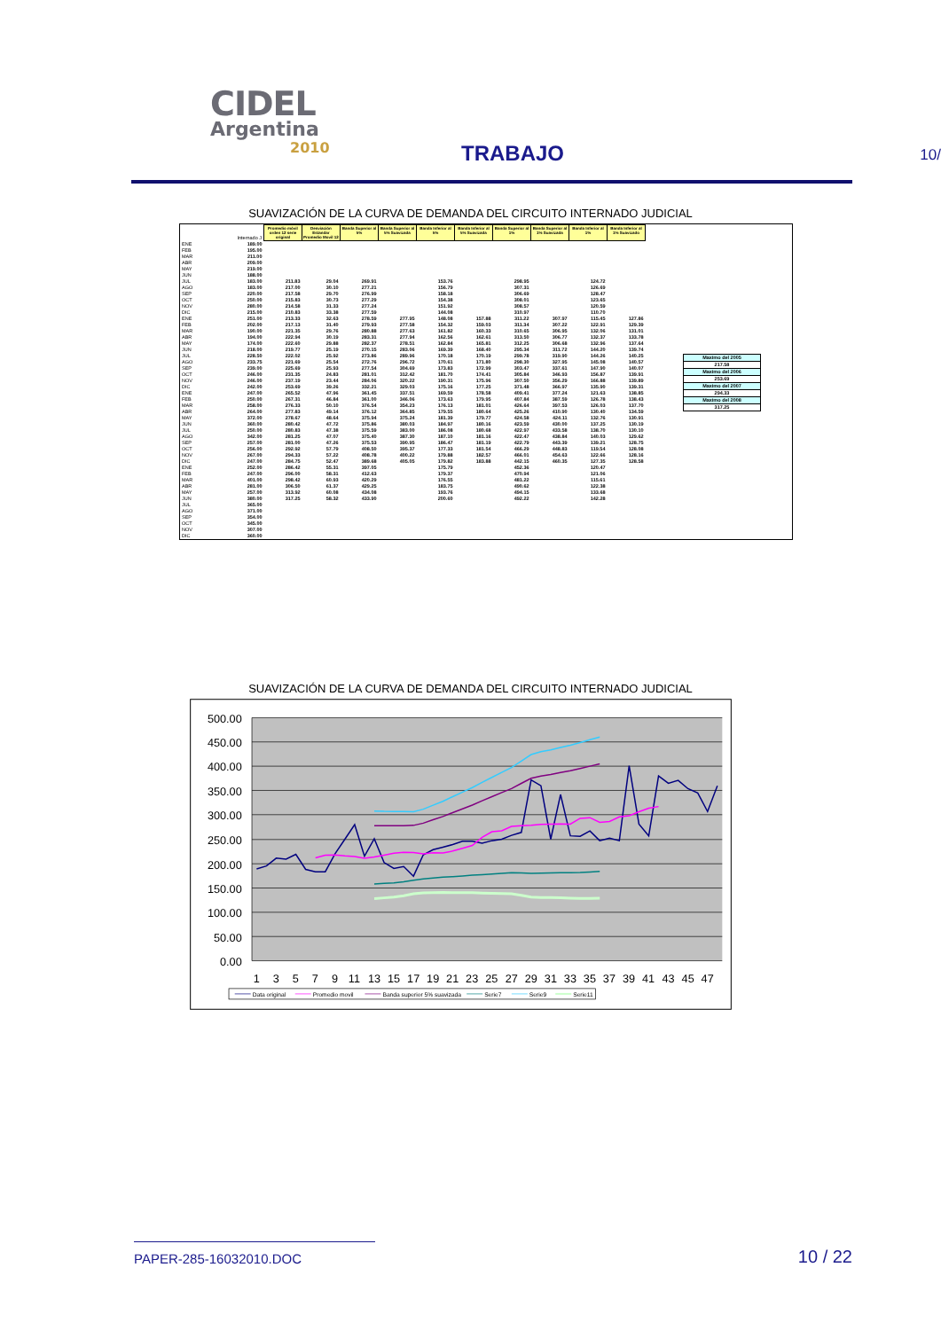CIDEL
Argentina
2010
TRABAJO
10/
SUAVIZACIÓN DE LA CURVA DE DEMANDA DEL CIRCUITO INTERNADO JUDICIAL
| | Internado J | Promedio móvil orden 12 serie original | Desviación Estandar Promedio Movil 12 | Banda Superior al 5% | Banda Superior al 5% Suavizada | Banda Inferior al 5% | Banda Inferior al 5% Suavizada | Banda Superior al 1% | Banda Superior al 1% Suavizada | Banda Inferior al 1% | Banda Inferior al 1% Suavizado |
| ENE | 189.00 | | | | | | | | | | |
| FEB | 195.00 | | | | | | | | | | |
| MAR | 211.00 | | | | | | | | | | |
| ABR | 209.00 | | | | | | | | | | |
| MAY | 219.00 | | | | | | | | | | |
| JUN | 188.00 | | | | | | | | | | |
| JUL | 183.00 | 211.83 | 29.04 | 269.91 | | 153.76 | | 298.95 | | 124.72 | |
| AGO | 183.00 | 217.00 | 30.10 | 277.21 | | 156.79 | | 307.31 | | 126.69 | |
| SEP | 220.00 | 217.58 | 29.70 | 276.99 | | 158.18 | | 306.69 | | 128.47 | |
| OCT | 250.00 | 215.83 | 30.73 | 277.29 | | 154.38 | | 308.01 | | 123.65 | |
| NOV | 280.00 | 214.58 | 31.33 | 277.24 | | 151.92 | | 308.57 | | 120.59 | |
| DIC | 215.00 | 210.83 | 33.38 | 277.59 | | 144.08 | | 310.97 | | 110.70 | |
| ENE | 251.00 | 213.33 | 32.63 | 278.59 | 277.95 | 148.08 | 157.88 | 311.22 | 307.97 | 115.45 | 127.86 |
| FEB | 202.00 | 217.13 | 31.40 | 279.93 | 277.58 | 154.32 | 159.03 | 311.34 | 307.22 | 122.91 | 129.39 |
| MAR | 190.00 | 221.35 | 29.76 | 280.88 | 277.63 | 161.82 | 160.33 | 310.65 | 306.95 | 132.06 | 131.01 |
| ABR | 194.00 | 222.94 | 30.19 | 283.31 | 277.94 | 162.56 | 162.61 | 313.50 | 306.77 | 132.37 | 133.78 |
| MAY | 174.00 | 222.60 | 29.88 | 282.37 | 278.51 | 162.84 | 165.81 | 312.25 | 306.68 | 132.96 | 137.64 |
| JUN | 218.00 | 219.77 | 25.19 | 270.15 | 283.06 | 169.39 | 168.40 | 295.34 | 311.72 | 144.20 | 139.74 |
| JUL | 228.50 | 222.02 | 25.92 | 273.86 | 289.96 | 170.18 | 170.19 | 299.78 | 319.90 | 144.26 | 140.25 |
| AGO | 233.75 | 221.69 | 25.54 | 272.76 | 296.72 | 170.61 | 171.80 | 298.30 | 327.95 | 145.08 | 140.57 |
| SEP | 239.00 | 225.69 | 25.93 | 277.54 | 304.69 | 173.83 | 172.99 | 303.47 | 337.61 | 147.90 | 140.07 |
| OCT | 246.00 | 231.35 | 24.83 | 281.01 | 312.42 | 181.70 | 174.41 | 305.84 | 346.93 | 156.87 | 139.91 |
| NOV | 246.00 | 237.19 | 23.44 | 284.06 | 320.22 | 190.31 | 175.96 | 307.50 | 356.29 | 166.88 | 139.89 |
| DIC | 242.00 | 253.69 | 39.26 | 332.21 | 329.03 | 175.16 | 177.25 | 371.48 | 366.97 | 135.90 | 139.31 |
| ENE | 247.00 | 265.52 | 47.96 | 361.45 | 337.51 | 169.59 | 178.58 | 409.41 | 377.24 | 121.63 | 138.85 |
| FEB | 250.00 | 267.31 | 46.84 | 361.00 | 346.06 | 173.63 | 179.95 | 407.84 | 387.59 | 126.78 | 138.43 |
| MAR | 258.00 | 276.33 | 50.10 | 376.54 | 354.23 | 176.13 | 181.01 | 426.64 | 397.53 | 126.03 | 137.70 |
| ABR | 264.00 | 277.83 | 49.14 | 376.12 | 364.85 | 179.55 | 180.64 | 425.26 | 410.90 | 130.40 | 134.59 |
| MAY | 372.00 | 278.67 | 48.64 | 375.94 | 375.24 | 181.39 | 179.77 | 424.58 | 424.11 | 132.76 | 130.91 |
| JUN | 360.00 | 280.42 | 47.72 | 375.86 | 380.03 | 184.97 | 180.16 | 423.59 | 430.00 | 137.25 | 130.19 |
| JUL | 250.00 | 280.83 | 47.38 | 375.59 | 383.00 | 186.08 | 180.68 | 422.97 | 433.58 | 138.70 | 130.10 |
| AGO | 342.00 | 281.25 | 47.07 | 375.40 | 387.30 | 187.10 | 181.16 | 422.47 | 438.84 | 140.03 | 129.62 |
| SEP | 257.00 | 281.00 | 47.26 | 375.53 | 390.95 | 186.47 | 181.19 | 422.79 | 443.39 | 139.21 | 128.75 |
| OCT | 256.00 | 292.92 | 57.79 | 408.50 | 395.37 | 177.33 | 181.54 | 466.29 | 448.83 | 119.54 | 128.08 |
| NOV | 267.00 | 294.33 | 57.22 | 408.78 | 400.22 | 179.88 | 182.57 | 466.01 | 454.63 | 122.66 | 128.16 |
| DIC | 247.00 | 284.75 | 52.47 | 389.68 | 405.05 | 179.82 | 183.88 | 442.15 | 460.35 | 127.35 | 128.58 |
| ENE | 252.00 | 286.42 | 55.31 | 397.05 | | 175.79 | | 452.36 | | 120.47 | |
| FEB | 247.00 | 296.00 | 58.31 | 412.63 | | 179.37 | | 470.94 | | 121.06 | |
| MAR | 401.00 | 298.42 | 60.93 | 420.29 | | 176.55 | | 481.22 | | 115.61 | |
| ABR | 281.00 | 306.50 | 61.37 | 429.25 | | 183.75 | | 490.62 | | 122.38 | |
| MAY | 257.00 | 313.92 | 60.08 | 434.08 | | 193.76 | | 494.15 | | 133.68 | |
| JUN | 380.00 | 317.25 | 58.32 | 433.90 | | 200.60 | | 492.22 | | 142.28 | |
| JUL | 365.00 | | | | | | | | | | |
| AGO | 371.00 | | | | | | | | | | |
| SEP | 354.00 | | | | | | | | | | |
| OCT | 345.00 | | | | | | | | | | |
| NOV | 307.00 | | | | | | | | | | |
| DIC | 360.00 | | | | | | | | | | |
Maximo del 2005
217.58
Maximo del 2006
253.69
Maximo del 2007
294.33
Maximo del 2008
317.25
SUAVIZACIÓN DE LA CURVA DE DEMANDA DEL CIRCUITO INTERNADO JUDICIAL
500.00
450.00
400.00
350.00
300.00
250.00
200.00
150.00
100.00
50.00
0.00
1
3
5
7
9
11
13
15
17
19
21
23
25
27
29
31
33
35
37
39
41
43
45
47
Data original
Promedio movil
Banda superior 5% suavizada
Serie7
Serie9
Serie11
PAPER-285-16032010.DOC
10 / 22